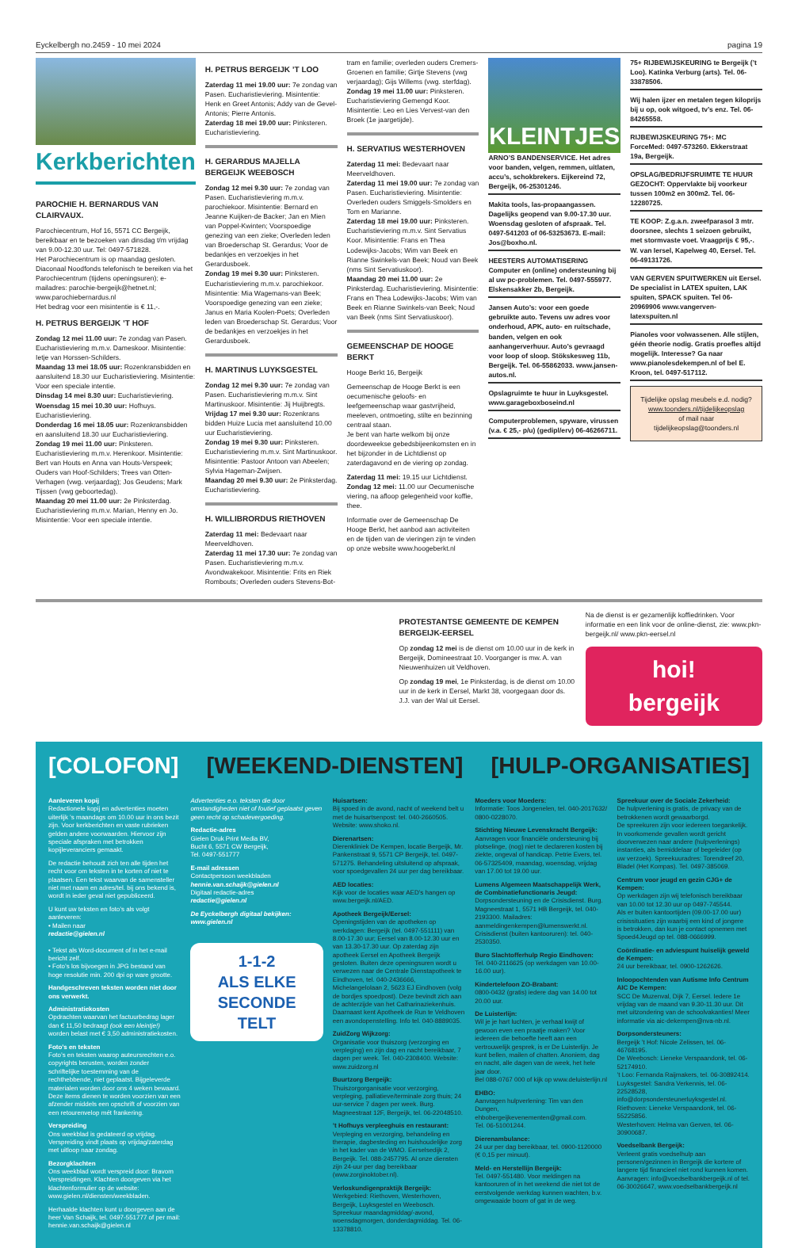Eyckelbergh no.2459 - 10 mei 2024 pagina 19
Kerkberichten
PAROCHIE H. BERNARDUS VAN CLAIRVAUX.
Parochiecentrum, Hof 16, 5571 CC Bergeijk, bereikbaar en te bezoeken van dinsdag t/m vrijdag van 9.00-12.30 uur. Tel: 0497-571828.
Het Parochiecentrum is op maandag gesloten. Diaconaal Noodfonds telefonisch te bereiken via het Parochiecentrum (tijdens openingsuren); e-mailadres: parochie-bergeijk@hetnet.nl; www.parochiebernardus.nl
Het bedrag voor een misintentie is € 11,-.
H. PETRUS BERGEIJK ’T HOF
Zondag 12 mei 11.00 uur: 7e zondag van Pasen. Eucharistieviering m.m.v. Dameskoor. Misintentie: Ietje van Horssen-Schilders.
Maandag 13 mei 18.05 uur: Rozenkransbidden en aansluitend 18.30 uur Eucharistieviering. Misintentie: Voor een speciale intentie.
Dinsdag 14 mei 8.30 uur: Eucharistieviering.
Woensdag 15 mei 10.30 uur: Hofhuys. Eucharistieviering.
Donderdag 16 mei 18.05 uur: Rozenkransbidden en aansluitend 18.30 uur Eucharistieviering.
Zondag 19 mei 11.00 uur: Pinksteren. Eucharistieviering m.m.v. Herenkoor. Misintentie: Bert van Houts en Anna van Houts-Verspeek; Ouders van Hoof-Schilders; Trees van Otten-Verhagen (vwg. verjaardag); Jos Geudens; Mark Tijssen (vwg geboortedag).
Maandag 20 mei 11.00 uur: 2e Pinksterdag. Eucharistieviering m.m.v. Marian, Henny en Jo. Misintentie: Voor een speciale intentie.
H. PETRUS BERGEIJK ’T LOO
Zaterdag 11 mei 19.00 uur: 7e zondag van Pasen. Eucharistieviering. Misintentie: Henk en Greet Antonis; Addy van de Gevel-Antonis; Pierre Antonis.
Zaterdag 18 mei 19.00 uur: Pinksteren. Eucharistieviering.
H. GERARDUS MAJELLA BERGEIJK WEEBOSCH
Zondag 12 mei 9.30 uur: 7e zondag van Pasen. Eucharistieviering m.m.v. parochiekoor. Misintentie: Bernard en Jeanne Kuijken-de Backer; Jan en Mien van Poppel-Kwinten; Voorspoedige genezing van een zieke; Overleden leden van Broederschap St. Gerardus; Voor de bedankjes en verzoekjes in het Gerardusboek.
Zondag 19 mei 9.30 uur: Pinksteren. Eucharistieviering m.m.v. parochiekoor. Misintentie: Mia Wagemans-van Beek; Voorspoedige genezing van een zieke; Janus en Maria Koolen-Poets; Overleden leden van Broederschap St. Gerardus; Voor de bedankjes en verzoekjes in het Gerardusboek.
H. MARTINUS LUYKSGESTEL
Zondag 12 mei 9.30 uur: 7e zondag van Pasen. Eucharistieviering m.m.v. Sint Martinuskoor. Misintentie: Jij Huijbregts.
Vrijdag 17 mei 9.30 uur: Rozenkrans bidden Huize Lucia met aansluitend 10.00 uur Eucharistieviering.
Zondag 19 mei 9.30 uur: Pinksteren. Eucharistieviering m.m.v. Sint Martinuskoor. Misintentie: Pastoor Antoon van Abeelen; Sylvia Hageman-Zwijsen.
Maandag 20 mei 9.30 uur: 2e Pinksterdag. Eucharistieviering.
H. WILLIBRORDUS RIETHOVEN
Zaterdag 11 mei: Bedevaart naar Meerveldhoven.
Zaterdag 11 mei 17.30 uur: 7e zondag van Pasen. Eucharistieviering m.m.v. Avondwakekoor. Misintentie: Frits en Riek Rombouts; Overleden ouders Stevens-Bot-
tram en familie; overleden ouders Cremers-Groenen en familie; Girtje Stevens (vwg verjaardag); Gijs Willems (vwg. sterfdag).
Zondag 19 mei 11.00 uur: Pinksteren. Eucharistieviering Gemengd Koor. Misintentie: Leo en Lies Vervest-van den Broek (1e jaargetijde).
H. SERVATIUS WESTERHOVEN
Zaterdag 11 mei: Bedevaart naar Meerveldhoven.
Zaterdag 11 mei 19.00 uur: 7e zondag van Pasen. Eucharistieviering. Misintentie: Overleden ouders Smiggels-Smolders en Tom en Marianne.
Zaterdag 18 mei 19.00 uur: Pinksteren. Eucharistieviering m.m.v. Sint Servatius Koor. Misintentie: Frans en Thea Lodewijks-Jacobs; Wim van Beek en Rianne Swinkels-van Beek; Noud van Beek (nms Sint Servatiuskoor).
Maandag 20 mei 11.00 uur: 2e Pinksterdag. Eucharistieviering. Misintentie: Frans en Thea Lodewijks-Jacobs; Wim van Beek en Rianne Swinkels-van Beek; Noud van Beek (nms Sint Servatiuskoor).
GEMEENSCHAP DE HOOGE BERKT
Hooge Berkt 16, Bergeijk
Gemeenschap de Hooge Berkt is een oecumenische geloofs- en leefgemeenschap waar gastvrijheid, meeleven, ontmoeting, stilte en bezinning centraal staan.
Je bent van harte welkom bij onze doordeweekse gebedsbijeenkomsten en in het bijzonder in de Lichtdienst op zaterdagavond en de viering op zondag.
Zaterdag 11 mei: 19.15 uur Lichtdienst.
Zondag 12 mei: 11.00 uur Oecumenische viering, na afloop gelegenheid voor koffie, thee.
Informatie over de Gemeenschap De Hooge Berkt, het aanbod aan activiteiten en de tijden van de vieringen zijn te vinden op onze website www.hoogeberkt.nl
KLEINTJES
ARNO’S BANDENSERVICE. Het adres voor banden, velgen, remmen, uitlaten, accu’s, schokbrekers. Eijkereind 72, Bergeijk, 06-25301246.
Makita tools, las-propaangassen. Dagelijks geopend van 9.00-17.30 uur. Woensdag gesloten of afspraak. Tel. 0497-541203 of 06-53253673. E-mail: Jos@boxho.nl.
HEESTERS AUTOMATISERING Computer en (online) ondersteuning bij al uw pc-problemen. Tel. 0497-555977. Elskensakker 2b, Bergeijk.
Jansen Auto’s: voor een goede gebruikte auto. Tevens uw adres voor onderhoud, APK, auto- en ruitschade, banden, velgen en ook aanhangerverhuur. Auto’s gevraagd voor loop of sloop. Stökskesweg 11b, Bergeijk. Tel. 06-55862033. www.jansen-autos.nl.
Opslagruimte te huur in Luyksgestel. www.garageboxboseind.nl
Computerproblemen, spyware, virussen (v.a. € 25,- p/u) (gedipl/erv) 06-46266711.
75+ RIJBEWIJSKEURING te Bergeijk (’t Loo). Katinka Verburg (arts). Tel. 06-33878506.
Wij halen ijzer en metalen tegen kiloprijs bij u op, ook witgoed, tv’s enz. Tel. 06-84265558.
RIJBEWIJSKEURING 75+: MC ForceMed: 0497-573260. Ekkerstraat 19a, Bergeijk.
OPSLAG/BEDRIJFSRUIMTE TE HUUR GEZOCHT: Oppervlakte bij voorkeur tussen 100m2 en 300m2. Tel. 06-12280725.
TE KOOP: Z.g.a.n. zweefparasol 3 mtr. doorsnee, slechts 1 seizoen gebruikt, met stormvaste voet. Vraagprijs € 95,-. W. van Iersel, Kapelweg 40, Eersel. Tel. 06-49131726.
VAN GERVEN SPUITWERKEN uit Eersel. De specialist in LATEX spuiten, LAK spuiten, SPACK spuiten. Tel 06-20969906 www.vangerven-latexspuiten.nl
Pianoles voor volwassenen. Alle stijlen, géén theorie nodig. Gratis proefles altijd mogelijk. Interesse? Ga naar www.pianolesdekempen.nl of bel E. Kroon, tel. 0497-517112.
Tijdelijke opslag meubels e.d. nodig?
www.toonders.nl/tijdelijkeopslag
of mail naar
tijdelijkeopslag@toonders.nl
PROTESTANTSE GEMEENTE DE KEMPEN BERGEIJK-EERSEL
Op zondag 12 mei is de dienst om 10.00 uur in de kerk in Bergeijk, Domineestraat 10. Voorganger is mw. A. van Nieuwenhuizen uit Veldhoven.
Op zondag 19 mei, 1e Pinksterdag, is de dienst om 10.00 uur in de kerk in Eersel, Markt 38, voorgegaan door ds. J.J. van der Wal uit Eersel.
Na de dienst is er gezamenlijk koffiedrinken. Voor informatie en een link voor de online-dienst, zie: www.pkn-bergeijk.nl/ www.pkn-eersel.nl
hoi!
bergeijk
[COLOFON] [WEEKEND-DIENSTEN] [HULP-ORGANISATIES]
Aanleveren kopij
Redactionele kopij en advertenties moeten uiterlijk ’s maandags om 10.00 uur in ons bezit zijn. Voor kerkberichten en vaste rubrieken gelden andere voorwaarden. Hiervoor zijn speciale afspraken met betrokken kopijleveranciers gemaakt.
De redactie behoudt zich ten alle tijden het recht voor om teksten in te korten of niet te plaatsen. Een tekst waarvan de samensteller niet met naam en adres/tel. bij ons bekend is, wordt in ieder geval niet gepubliceerd.
U kunt uw teksten en foto’s als volgt aanleveren:
• Mailen naar
redactie@gielen.nl
• Tekst als Word-document of in het e-mail bericht zelf.
• Foto’s los bijvoegen in JPG bestand van hoge resolutie min. 200 dpi op ware grootte.
Handgeschreven teksten worden niet door ons verwerkt.
Administratiekosten
Opdrachten waarvan het factuurbedrag lager dan € 11,50 bedraagt (ook een kleintje!) worden belast met € 3,50 administratiekosten.
Foto’s en teksten
Foto’s en teksten waarop auteursrechten e.o. copyrights berusten, worden zonder schriftelijke toestemming van de rechthebbende, niet geplaatst. Bijgeleverde materialen worden door ons 4 weken bewaard. Deze items dienen te worden voorzien van een afzender middels een opschrift of voorzien van een retourenvelop mét frankering.
Verspreiding
Ons weekblad is gedateerd op vrijdag. Verspreiding vindt plaats op vrijdag/zaterdag met uitloop naar zondag.
Bezorgklachten
Ons weekblad wordt verspreid door: Bravom Verspreidingen. Klachten doorgeven via het klachtenformulier op de website: www.gielen.nl/diensten/weekbladen.
Herhaalde klachten kunt u doorgeven aan de heer Van Schaijk, tel. 0497-551777 of per mail: hennie.van.schaijk@gielen.nl
Advertenties e.o. teksten die door omstandigheden niet of foutief geplaatst geven geen recht op schadevergoeding.
Redactie-adres
Gielen Druk Print Media BV,
Bucht 6, 5571 CW Bergeijk,
Tel. 0497-551777
E-mail adressen
Contactpersoon weekbladen
hennie.van.schaijk@gielen.nl
Digitaal redactie-adres
redactie@gielen.nl
De Eyckelbergh digitaal bekijken: www.gielen.nl
1-1-2
ALS ELKE
SECONDE TELT
Huisartsen:
Bij spoed in de avond, nacht of weekend belt u met de huisartsenpost: tel. 040-2660505. Website: www.shoko.nl.
Dierenartsen:
Dierenkliniek De Kempen, locatie Bergeijk, Mr. Pankenstraat 9, 5571 CP Bergeijk, tel. 0497-571275. Behandeling uitsluitend op afspraak, voor spoedgevallen 24 uur per dag bereikbaar.
AED locaties:
Kijk voor de locaties waar AED’s hangen op www.bergeijk.nl/AED.
Apotheek Bergeijk/Eersel:
Openingstijden van de apotheken op werkdagen: Bergeijk (tel. 0497-551111) van 8.00-17.30 uur; Eersel van 8.00-12.30 uur en van 13.30-17.30 uur. Op zaterdag zijn apotheek Eersel en Apotheek Bergeijk gesloten. Buiten deze openingsuren wordt u verwezen naar de Centrale Dienstapotheek te Eindhoven, tel. 040-2436666, Michelangelolaan 2, 5623 EJ Eindhoven (volg de bordjes spoedpost). Deze bevindt zich aan de achterzijde van het Catharinaziekenhuis. Daarnaast kent Apotheek de Run te Veldhoven een avondopenstelling. Info tel. 040-8889035.
ZuidZorg Wijkzorg:
Organisatie voor thuiszorg (verzorging en verpleging) en zijn dag en nacht bereikbaar, 7 dagen per week. Tel. 040-2308400. Website: www.zuidzorg.nl
Buurtzorg Bergeijk:
Thuiszorgorganisatie voor verzorging, verpleging, palliatieve/terminale zorg thuis; 24 uur-service 7 dagen per week. Burg. Magneestraat 12F, Bergeijk, tel. 06-22048510.
’t Hofhuys verpleeghuis en restaurant:
Verpleging en verzorging, behandeling en therapie, dagbesteding en huishoudelijke zorg in het kader van de WMO. Eerselsedijk 2, Bergeijk. Tel. 088-2457795. Al onze diensten zijn 24-uur per dag bereikbaar (www.zorginoktober.nl).
Verloskundigenpraktijk Bergeijk:
Werkgebied: Riethoven, Westerhoven, Bergeijk, Luyksgestel en Weebosch. Spreekuur maandagmiddag/-avond, woensdagmorgen, donderdagmiddag. Tel. 06-13378810.
Moeders voor Moeders:
Informatie: Toos Jongenelen, tel. 040-2017632/ 0800-0228070.
Stichting Nieuwe Levenskracht Bergeijk:
Aanvragen voor financiële ondersteuning bij plotselinge, (nog) niet te declareren kosten bij ziekte, ongeval of handicap. Petrie Evers, tel. 06-57325409, maandag, woensdag, vrijdag van 17.00 tot 19.00 uur.
Lumens Algemeen Maatschappelijk Werk, de Combinatiefunctionaris Jeugd:
Dorpsondersteuning en de Crisisdienst. Burg. Magneestraat 1, 5571 HB Bergeijk, tel. 040-2193300. Mailadres: aanmeldingenkempen@lumenswerkt.nl. Crisisdienst (buiten kantooruren): tel. 040-2530350.
Buro Slachtofferhulp Regio Eindhoven:
Tel. 040-2116625 (op werkdagen van 10.00-16.00 uur).
Kindertelefoon ZO-Brabant:
0800-0432 (gratis) iedere dag van 14.00 tot 20.00 uur.
De Luisterlijn:
Wil je je hart luchten, je verhaal kwijt of gewoon even een praatje maken? Voor iedereen die behoefte heeft aan een vertrouwelijk gesprek, is er De Luisterlijn. Je kunt bellen, mailen of chatten. Anoniem, dag en nacht, alle dagen van de week, het hele jaar door.
Bel 088-0767 000 of kijk op www.deluisterlijn.nl
EHBO:
Aanvragen hulpverlening: Tim van den Dungen, ehbobergeijkevenementen@gmail.com.
Tel. 06-51001244.
Dierenambulance:
24 uur per dag bereikbaar, tel. 0900-1120000 (€ 0,15 per minuut).
Meld- en Herstellijn Bergeijk:
Tel. 0497-551480. Voor meldingen na kantooruren of in het weekend die niet tot de eerstvolgende werkdag kunnen wachten, b.v. omgewaaide boom of gat in de weg.
Spreekuur over de Sociale Zekerheid:
De hulpverlening is gratis, de privacy van de betrokkenen wordt gewaarborgd.
De spreekuren zijn voor iedereen toegankelijk. In voorkomende gevallen wordt gericht doorverwezen naar andere (hulpverlenings) instanties, als bemiddelaar of begeleider (op uw verzoek). Spreekuuradres: Torendreef 20, Bladel (Het Kompas). Tel. 0497-385069.
Centrum voor jeugd en gezin CJG+ de Kempen:
Op werkdagen zijn wij telefonisch bereikbaar van 10.00 tot 12.30 uur op 0497-745544.
Als er buiten kantoortijden (09.00-17.00 uur) crisissituaties zijn waarbij een kind of jongere is betrokken, dan kun je contact opnemen met Spoed4Jeugd op tel. 088-0666999.
Coördinatie- en adviespunt huiselijk geweld de Kempen:
24 uur bereikbaar, tel. 0900-1262626.
Inloopochtenden van Autisme Info Centrum AIC De Kempen:
SCC De Muzenval, Dijk 7, Eersel. Iedere 1e vrijdag van de maand van 9.30-11.30 uur. Dit met uitzondering van de schoolvakanties! Meer informatie via aic-dekempen@nva-nb.nl.
Dorpsondersteuners:
Bergeijk ’t Hof: Nicole Zelissen, tel. 06-46768195.
De Weebosch: Lieneke Verspaandonk, tel. 06-52174910.
’t Loo: Fernanda Raijmakers, tel. 06-30892414.
Luyksgestel: Sandra Verkennis, tel. 06-22528528, info@dorpsondersteunerluyksgestel.nl.
Riethoven: Lieneke Verspaandonk, tel. 06-55225856.
Westerhoven: Helma van Gerven, tel. 06-30900687.
Voedselbank Bergeijk:
Verleent gratis voedselhulp aan personen/gezinnen in Bergeijk die kortere of langere tijd financieel niet rond kunnen komen. Aanvragen: info@voedselbankbergeijk.nl of tel. 06-30026647, www.voedselbankbergeijk.nl